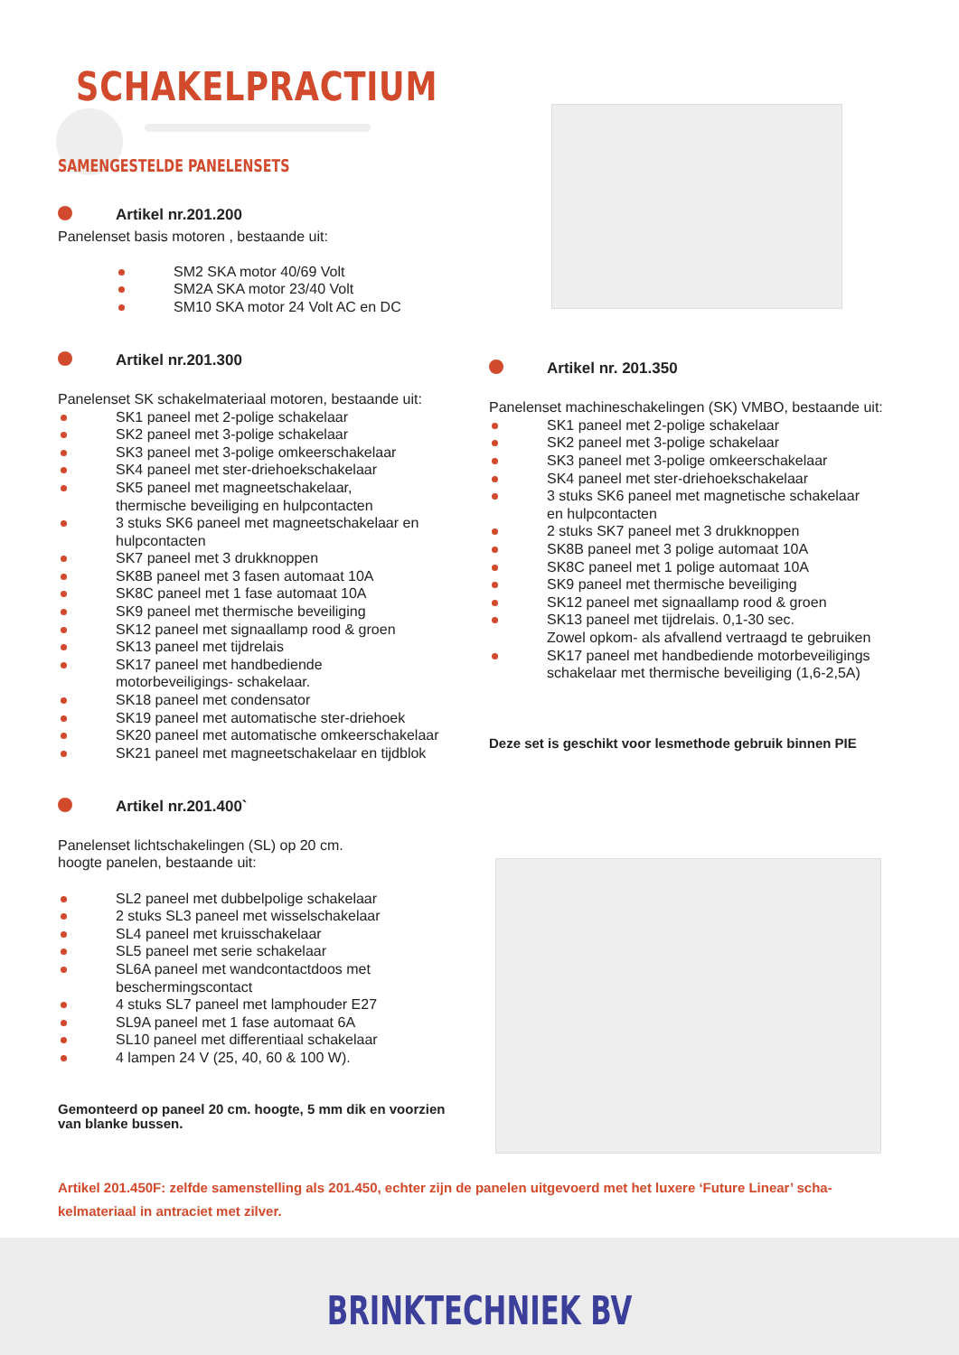SCHAKELPRACTIUM
SAMENGESTELDE PANELENSETS
Artikel nr.201.200
Panelenset basis motoren , bestaande uit:
SM2 SKA motor 40/69 Volt
SM2A SKA motor 23/40 Volt
SM10 SKA motor 24 Volt AC en DC
Artikel nr.201.300
Panelenset SK schakelmateriaal motoren, bestaande uit:
SK1 paneel met 2-polige schakelaar
SK2 paneel met 3-polige schakelaar
SK3 paneel met 3-polige omkeerschakelaar
SK4 paneel met ster-driehoekschakelaar
SK5 paneel met magneetschakelaar,
thermische beveiliging en hulpcontacten
3 stuks SK6 paneel met magneetschakelaar en
hulpcontacten
SK7 paneel met 3 drukknoppen
SK8B paneel met 3 fasen automaat 10A
SK8C paneel met 1 fase automaat 10A
SK9 paneel met thermische beveiliging
SK12 paneel met signaallamp rood & groen
SK13 paneel met tijdrelais
SK17 paneel met handbediende
motorbeveiligings- schakelaar.
SK18 paneel met condensator
SK19 paneel met automatische ster-driehoek
SK20 paneel met automatische omkeerschakelaar
SK21 paneel met magneetschakelaar en tijdblok
Artikel nr.201.400`
Panelenset lichtschakelingen (SL) op 20 cm.
hoogte panelen, bestaande uit:
SL2 paneel met dubbelpolige schakelaar
2 stuks SL3 paneel met wisselschakelaar
SL4 paneel met kruisschakelaar
SL5 paneel met serie schakelaar
SL6A paneel met wandcontactdoos met
beschermingscontact
4 stuks SL7 paneel met lamphouder E27
SL9A paneel met 1 fase automaat 6A
SL10 paneel met differentiaal schakelaar
4 lampen 24 V (25, 40, 60 & 100 W).
Gemonteerd op paneel 20 cm. hoogte, 5 mm dik en voorzien van blanke bussen.
Artikel nr. 201.350
Panelenset machineschakelingen (SK) VMBO, bestaande uit:
SK1 paneel met 2-polige schakelaar
SK2 paneel met 3-polige schakelaar
SK3 paneel met 3-polige omkeerschakelaar
SK4 paneel met ster-driehoekschakelaar
3 stuks SK6 paneel met magnetische schakelaar
en hulpcontacten
2 stuks SK7 paneel met 3 drukknoppen
SK8B paneel met 3 polige automaat 10A
SK8C paneel met 1 polige automaat 10A
SK9 paneel met thermische beveiliging
SK12 paneel met signaallamp rood & groen
SK13 paneel met tijdrelais. 0,1-30 sec.
Zowel opkom- als afvallend vertraagd te gebruiken
SK17 paneel met handbediende motorbeveiligings
schakelaar met thermische beveiliging (1,6-2,5A)
Deze set is geschikt voor lesmethode gebruik binnen PIE
Artikel 201.450F: zelfde samenstelling als 201.450, echter zijn de panelen uitgevoerd met het luxere ‘Future Linear’ scha-kelmateriaal in antraciet met zilver.
BRINKTECHNIEK BV